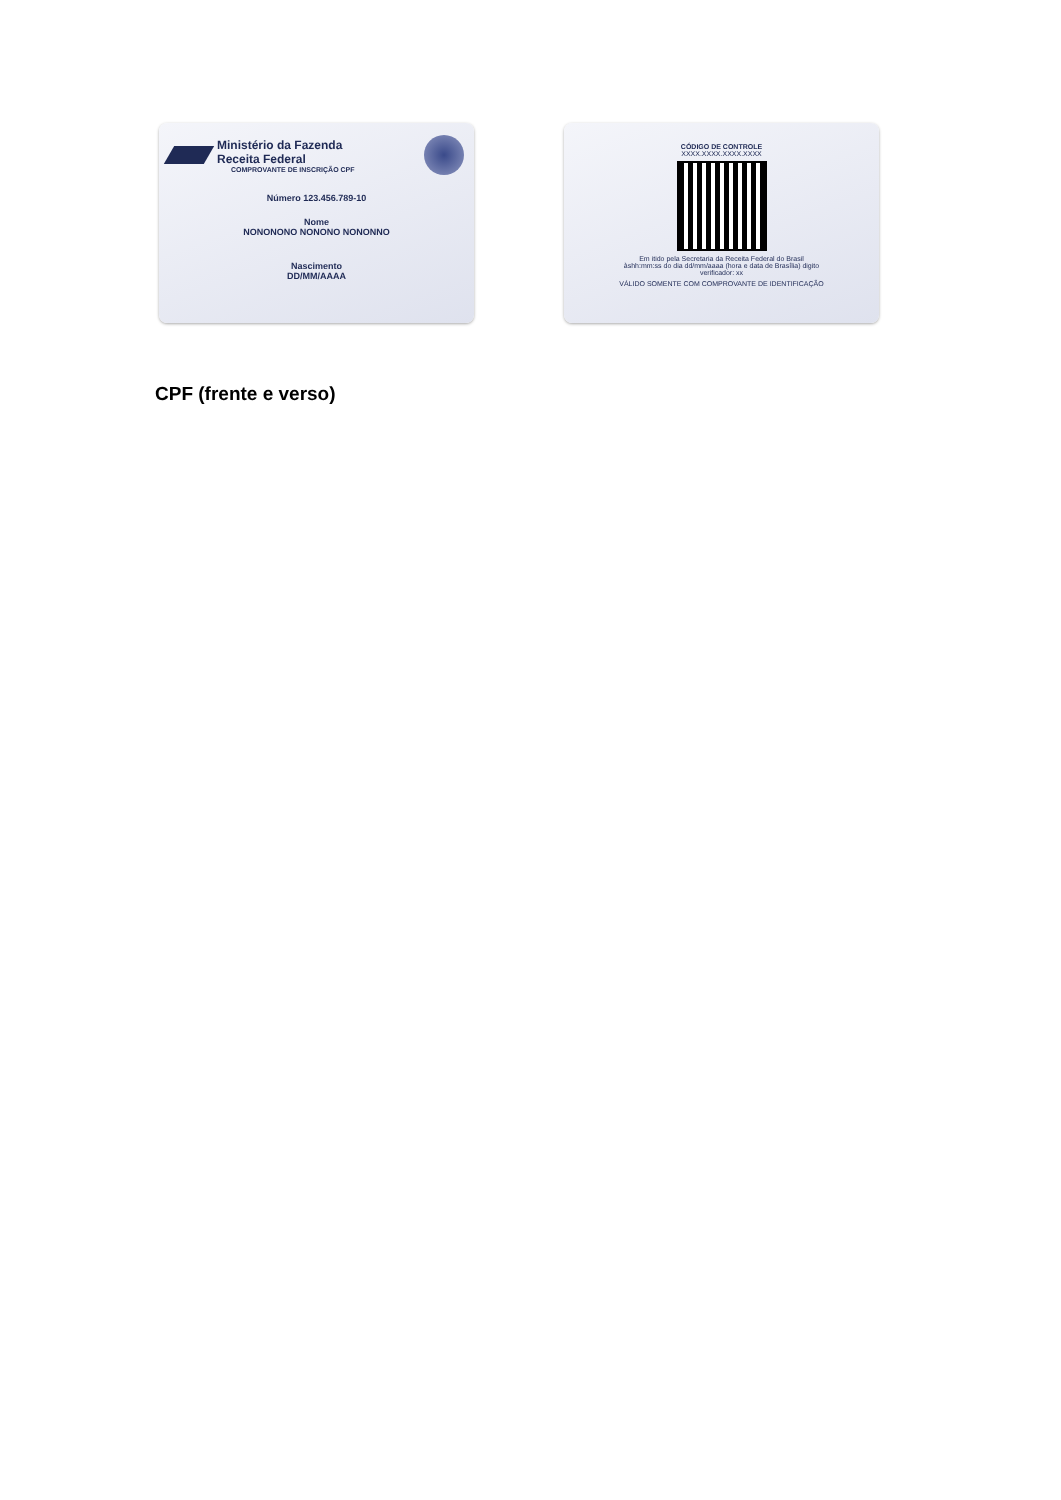Ministério da Fazenda
Receita Federal
COMPROVANTE DE INSCRIÇÃO CPF
Número 123.456.789-10
Nome
NONONONO NONONO NONONNO
Nascimento
DD/MM/AAAA
CÓDIGO DE CONTROLE
XXXX.XXXX.XXXX.XXXX
Em itido pela Secretaria da Receita Federal do Brasil
àshh:mm:ss do dia dd/mm/aaaa (hora e data de Brasília) digito
verificador: xx
VÁLIDO SOMENTE COM COMPROVANTE DE IDENTIFICAÇÃO
CPF (frente e verso)